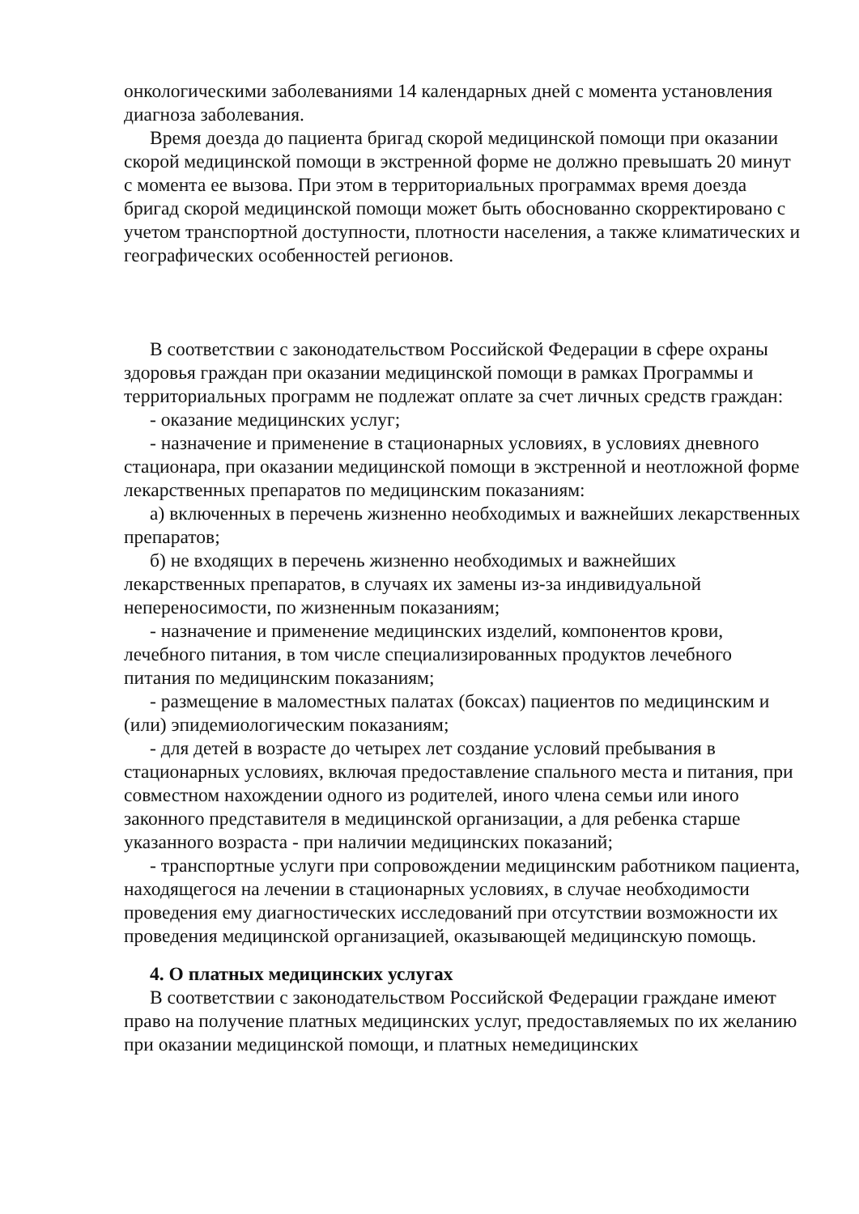онкологическими заболеваниями 14 календарных дней с момента установления диагноза заболевания.
Время доезда до пациента бригад скорой медицинской помощи при оказании скорой медицинской помощи в экстренной форме не должно превышать 20 минут с момента ее вызова. При этом в территориальных программах время доезда бригад скорой медицинской помощи может быть обоснованно скорректировано с учетом транспортной доступности, плотности населения, а также климатических и географических особенностей регионов.
В соответствии с законодательством Российской Федерации в сфере охраны здоровья граждан при оказании медицинской помощи в рамках Программы и территориальных программ не подлежат оплате за счет личных средств граждан:
- оказание медицинских услуг;
- назначение и применение в стационарных условиях, в условиях дневного стационара, при оказании медицинской помощи в экстренной и неотложной форме лекарственных препаратов по медицинским показаниям:
а) включенных в перечень жизненно необходимых и важнейших лекарственных препаратов;
б) не входящих в перечень жизненно необходимых и важнейших лекарственных препаратов, в случаях их замены из-за индивидуальной непереносимости, по жизненным показаниям;
- назначение и применение медицинских изделий, компонентов крови, лечебного питания, в том числе специализированных продуктов лечебного питания по медицинским показаниям;
- размещение в маломестных палатах (боксах) пациентов по медицинским и (или) эпидемиологическим показаниям;
- для детей в возрасте до четырех лет создание условий пребывания в стационарных условиях, включая предоставление спального места и питания, при совместном нахождении одного из родителей, иного члена семьи или иного законного представителя в медицинской организации, а для ребенка старше указанного возраста - при наличии медицинских показаний;
- транспортные услуги при сопровождении медицинским работником пациента, находящегося на лечении в стационарных условиях, в случае необходимости проведения ему диагностических исследований при отсутствии возможности их проведения медицинской организацией, оказывающей медицинскую помощь.
4. О платных медицинских услугах
В соответствии с законодательством Российской Федерации граждане имеют право на получение платных медицинских услуг, предоставляемых по их желанию при оказании медицинской помощи, и платных немедицинских